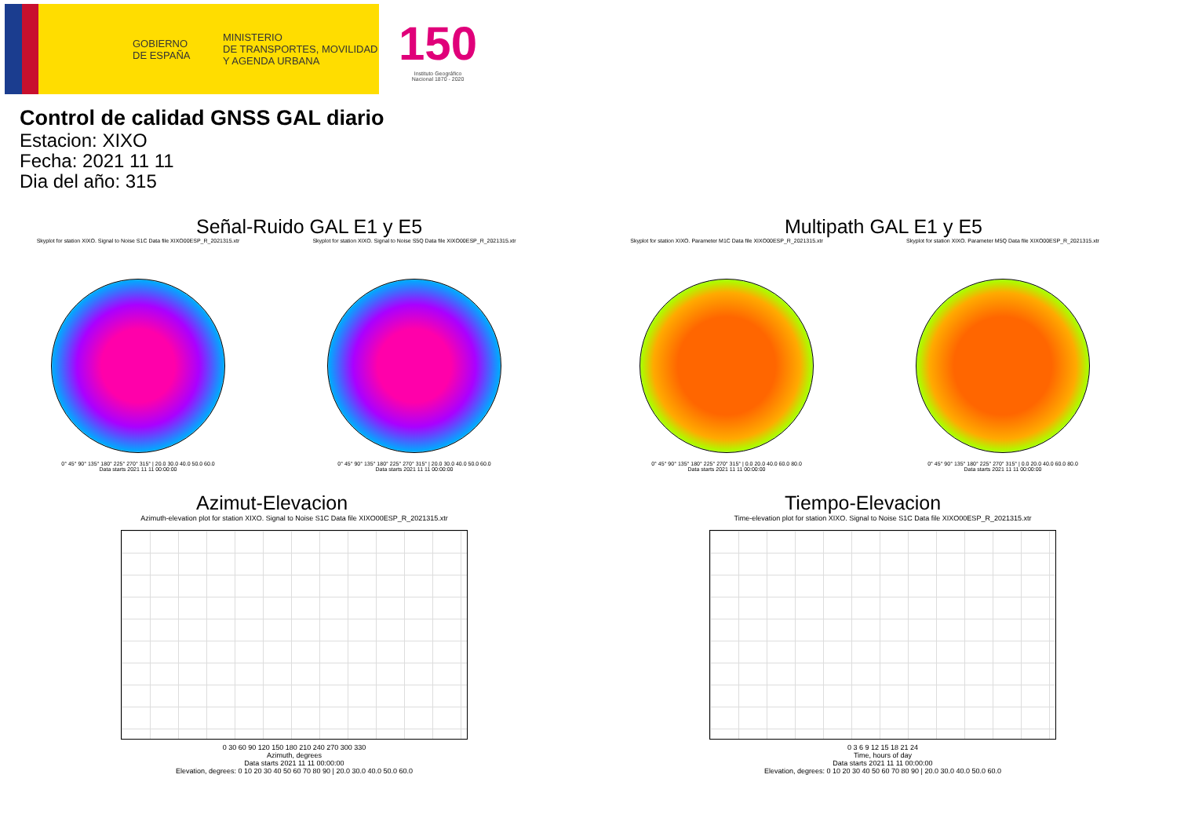GOBIERNO
DE ESPAÑA
MINISTERIO
DE TRANSPORTES, MOVILIDAD
Y AGENDA URBANA
150
Instituto Geográfico
Nacional 1870 - 2020
Control de calidad GNSS GAL diario
Estacion: XIXO
Fecha: 2021 11 11
Dia del año: 315
Señal-Ruido GAL E1 y E5
Skyplot for station XIXO. Signal to Noise S1C Data file XIXO00ESP_R_2021315.xtr
0° 45° 90° 135° 180° 225° 270° 315° | 20.0 30.0 40.0 50.0 60.0
Data starts 2021 11 11 00:00:00
Skyplot for station XIXO. Signal to Noise S5Q Data file XIXO00ESP_R_2021315.xtr
0° 45° 90° 135° 180° 225° 270° 315° | 20.0 30.0 40.0 50.0 60.0
Data starts 2021 11 11 00:00:00
Multipath GAL E1 y E5
Skyplot for station XIXO. Parameter M1C Data file XIXO00ESP_R_2021315.xtr
0° 45° 90° 135° 180° 225° 270° 315° | 0.0 20.0 40.0 60.0 80.0
Data starts 2021 11 11 00:00:00
Skyplot for station XIXO. Parameter M5Q Data file XIXO00ESP_R_2021315.xtr
0° 45° 90° 135° 180° 225° 270° 315° | 0.0 20.0 40.0 60.0 80.0
Data starts 2021 11 11 00:00:00
Azimut-Elevacion
Azimuth-elevation plot for station XIXO. Signal to Noise S1C Data file XIXO00ESP_R_2021315.xtr
0 30 60 90 120 150 180 210 240 270 300 330
Azimuth, degrees
Data starts 2021 11 11 00:00:00
Elevation, degrees: 0 10 20 30 40 50 60 70 80 90 | 20.0 30.0 40.0 50.0 60.0
Tiempo-Elevacion
Time-elevation plot for station XIXO. Signal to Noise S1C Data file XIXO00ESP_R_2021315.xtr
0 3 6 9 12 15 18 21 24
Time, hours of day
Data starts 2021 11 11 00:00:00
Elevation, degrees: 0 10 20 30 40 50 60 70 80 90 | 20.0 30.0 40.0 50.0 60.0